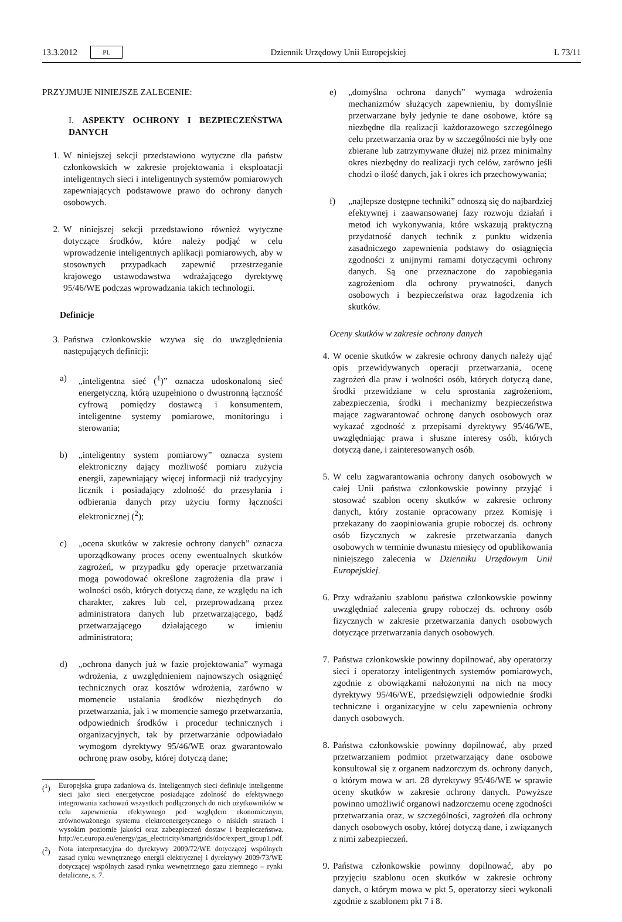13.3.2012 PL Dziennik Urzędowy Unii Europejskiej L 73/11
PRZYJMUJE NINIEJSZE ZALECENIE:
I. ASPEKTY OCHRONY I BEZPIECZEŃSTWA DANYCH
1. W niniejszej sekcji przedstawiono wytyczne dla państw członkowskich w zakresie projektowania i eksploatacji inteligentnych sieci i inteligentnych systemów pomiarowych zapewniających podstawowe prawo do ochrony danych osobowych.
2. W niniejszej sekcji przedstawiono również wytyczne dotyczące środków, które należy podjąć w celu wprowadzenie inteligentnych aplikacji pomiarowych, aby w stosownych przypadkach zapewnić przestrzeganie krajowego ustawodawstwa wdrażającego dyrektywę 95/46/WE podczas wprowadzania takich technologii.
Definicje
3. Państwa członkowskie wzywa się do uwzględnienia następujących definicji:
a) „inteligentna sieć (<sup>1</sup>)” oznacza udoskonaloną sieć energetyczną, którą uzupełniono o dwustronną łączność cyfrową pomiędzy dostawcą i konsumentem, inteligentne systemy pomiarowe, monitoringu i sterowania;
b) „inteligentny system pomiarowy” oznacza system elektroniczny dający możliwość pomiaru zużycia energii, zapewniający więcej informacji niż tradycyjny licznik i posiadający zdolność do przesyłania i odbierania danych przy użyciu formy łączności elektronicznej (<sup>2</sup>);
c) „ocena skutków w zakresie ochrony danych” oznacza uporządkowany proces oceny ewentualnych skutków zagrożeń, w przypadku gdy operacje przetwarzania mogą powodować określone zagrożenia dla praw i wolności osób, których dotyczą dane, ze względu na ich charakter, zakres lub cel, przeprowadzaną przez administratora danych lub przetwarzającego, bądź przetwarzającego działającego w imieniu administratora;
d) „ochrona danych już w fazie projektowania” wymaga wdrożenia, z uwzględnieniem najnowszych osiągnięć technicznych oraz kosztów wdrożenia, zarówno w momencie ustalania środków niezbędnych do przetwarzania, jak i w momencie samego przetwarzania, odpowiednich środków i procedur technicznych i organizacyjnych, tak by przetwarzanie odpowiadało wymogom dyrektywy 95/46/WE oraz gwarantowało ochronę praw osoby, której dotyczą dane;
(<sup>1</sup>) Europejska grupa zadaniowa ds. inteligentnych sieci definiuje inteligentne sieci jako sieci energetyczne posiadające zdolność do efektywnego integrowania zachowań wszystkich podłączonych do nich użytkowników w celu zapewnienia efektywnego pod względem ekonomicznym, zrównoważonego systemu elektroenergetycznego o niskich stratach i wysokim poziomie jakości oraz zabezpieczeń dostaw i bezpieczeństwa. http://ec.europa.eu/energy/gas_electricity/smartgrids/doc/expert_group1.pdf.
(<sup>2</sup>) Nota interpretacyjna do dyrektywy 2009/72/WE dotyczącej wspólnych zasad rynku wewnętrznego energii elektrycznej i dyrektywy 2009/73/WE dotyczącej wspólnych zasad rynku wewnętrznego gazu ziemnego – rynki detaliczne, s. 7.
e) „domyślna ochrona danych” wymaga wdrożenia mechanizmów służących zapewnieniu, by domyślnie przetwarzane były jedynie te dane osobowe, które są niezbędne dla realizacji każdorazowego szczególnego celu przetwarzania oraz by w szczególności nie były one zbierane lub zatrzymywane dłużej niż przez minimalny okres niezbędny do realizacji tych celów, zarówno jeśli chodzi o ilość danych, jak i okres ich przechowywania;
f) „najlepsze dostępne techniki” odnoszą się do najbardziej efektywnej i zaawansowanej fazy rozwoju działań i metod ich wykonywania, które wskazują praktyczną przydatność danych technik z punktu widzenia zasadniczego zapewnienia podstawy do osiągnięcia zgodności z unijnymi ramami dotyczącymi ochrony danych. Są one przeznaczone do zapobiegania zagrożeniom dla ochrony prywatności, danych osobowych i bezpieczeństwa oraz łagodzenia ich skutków.
Oceny skutków w zakresie ochrony danych
4. W ocenie skutków w zakresie ochrony danych należy ująć opis przewidywanych operacji przetwarzania, ocenę zagrożeń dla praw i wolności osób, których dotyczą dane, środki przewidziane w celu sprostania zagrożeniom, zabezpieczenia, środki i mechanizmy bezpieczeństwa mające zagwarantować ochronę danych osobowych oraz wykazać zgodność z przepisami dyrektywy 95/46/WE, uwzględniając prawa i słuszne interesy osób, których dotyczą dane, i zainteresowanych osób.
5. W celu zagwarantowania ochrony danych osobowych w całej Unii państwa członkowskie powinny przyjąć i stosować szablon oceny skutków w zakresie ochrony danych, który zostanie opracowany przez Komisję i przekazany do zaopiniowania grupie roboczej ds. ochrony osób fizycznych w zakresie przetwarzania danych osobowych w terminie dwunastu miesięcy od opublikowania niniejszego zalecenia w Dzienniku Urzędowym Unii Europejskiej.
6. Przy wdrażaniu szablonu państwa członkowskie powinny uwzględniać zalecenia grupy roboczej ds. ochrony osób fizycznych w zakresie przetwarzania danych osobowych dotyczące przetwarzania danych osobowych.
7. Państwa członkowskie powinny dopilnować, aby operatorzy sieci i operatorzy inteligentnych systemów pomiarowych, zgodnie z obowiązkami nałożonymi na nich na mocy dyrektywy 95/46/WE, przedsięwzięli odpowiednie środki techniczne i organizacyjne w celu zapewnienia ochrony danych osobowych.
8. Państwa członkowskie powinny dopilnować, aby przed przetwarzaniem podmiot przetwarzający dane osobowe konsultował się z organem nadzorczym ds. ochrony danych, o którym mowa w art. 28 dyrektywy 95/46/WE w sprawie oceny skutków w zakresie ochrony danych. Powyższe powinno umożliwić organowi nadzorczemu ocenę zgodności przetwarzania oraz, w szczególności, zagrożeń dla ochrony danych osobowych osoby, której dotyczą dane, i związanych z nimi zabezpieczeń.
9. Państwa członkowskie powinny dopilnować, aby po przyjęciu szablonu ocen skutków w zakresie ochrony danych, o którym mowa w pkt 5, operatorzy sieci wykonali zgodnie z szablonem pkt 7 i 8.